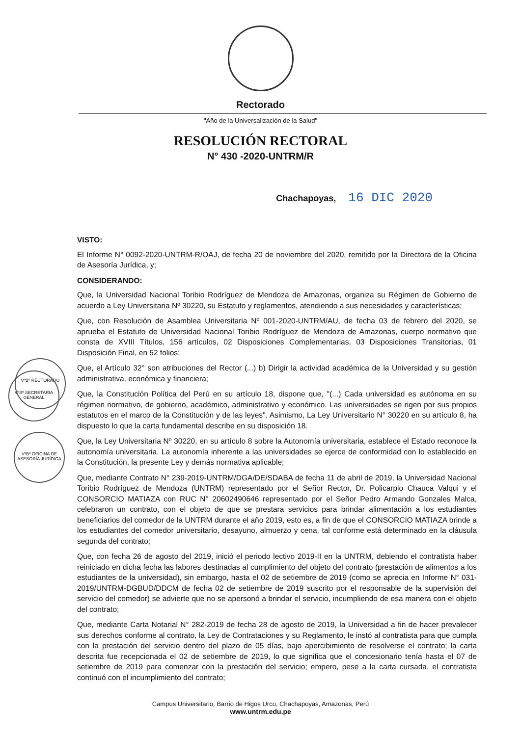Rectorado
"Año de la Universalización de la Salud"
RESOLUCIÓN RECTORAL
N° 430 -2020-UNTRM/R
Chachapoyas, 16 DIC 2020
VºBº RECTORADO
VºBº SECRETARIA GENERAL
VºBº OFICINA DE ASESORÍA JURÍDICA
VISTO:
El Informe N° 0092-2020-UNTRM-R/OAJ, de fecha 20 de noviembre del 2020, remitido por la Directora de la Oficina de Asesoría Jurídica, y;
CONSIDERANDO:
Que, la Universidad Nacional Toribio Rodríguez de Mendoza de Amazonas, organiza su Régimen de Gobierno de acuerdo a Ley Universitaria Nº 30220, su Estatuto y reglamentos, atendiendo a sus necesidades y características;
Que, con Resolución de Asamblea Universitaria Nº 001-2020-UNTRM/AU, de fecha 03 de febrero del 2020, se aprueba el Estatuto de Universidad Nacional Toribio Rodríguez de Mendoza de Amazonas, cuerpo normativo que consta de XVIII Títulos, 156 artículos, 02 Disposiciones Complementarias, 03 Disposiciones Transitorias, 01 Disposición Final, en 52 folios;
Que, el Artículo 32° son atribuciones del Rector (...) b) Dirigir la actividad académica de la Universidad y su gestión administrativa, económica y financiera;
Que, la Constitución Política del Perú en su artículo 18, dispone que, "(...) Cada universidad es autónoma en su régimen normativo, de gobierno, académico, administrativo y económico. Las universidades se rigen por sus propios estatutos en el marco de la Constitución y de las leyes". Asimismo, La Ley Universitario N° 30220 en su artículo 8, ha dispuesto lo que la carta fundamental describe en su disposición 18.
Que, la Ley Universitaria Nº 30220, en su artículo 8 sobre la Autonomía universitaria, establece el Estado reconoce la autonomía universitaria. La autonomía inherente a las universidades se ejerce de conformidad con lo establecido en la Constitución, la presente Ley y demás normativa aplicable;
Que, mediante Contrato N° 239-2019-UNTRM/DGA/DE/SDABA de fecha 11 de abril de 2019, la Universidad Nacional Toribio Rodríguez de Mendoza (UNTRM) representado por el Señor Rector, Dr. Policarpio Chauca Valqui y el CONSORCIO MATIAZA con RUC N° 20602490646 representado por el Señor Pedro Armando Gonzales Malca, celebraron un contrato, con el objeto de que se prestara servicios para brindar alimentación a los estudiantes beneficiarios del comedor de la UNTRM durante el año 2019, esto es, a fin de que el CONSORCIO MATIAZA brinde a los estudiantes del comedor universitario, desayuno, almuerzo y cena, tal conforme está determinado en la cláusula segunda del contrato;
Que, con fecha 26 de agosto del 2019, inició el periodo lectivo 2019-II en la UNTRM, debiendo el contratista haber reiniciado en dicha fecha las labores destinadas al cumplimiento del objeto del contrato (prestación de alimentos a los estudiantes de la universidad), sin embargo, hasta el 02 de setiembre de 2019 (como se aprecia en Informe N° 031-2019/UNTRM-DGBUD/DDCM de fecha 02 de setiembre de 2019 suscrito por el responsable de la supervisión del servicio del comedor) se advierte que no se apersonó a brindar el servicio, incumpliendo de esa manera con el objeto del contrato;
Que, mediante Carta Notarial N° 282-2019 de fecha 28 de agosto de 2019, la Universidad a fin de hacer prevalecer sus derechos conforme al contrato, la Ley de Contrataciones y su Reglamento, le instó al contratista para que cumpla con la prestación del servicio dentro del plazo de 05 días, bajo apercibimiento de resolverse el contrato; la carta descrita fue recepcionada el 02 de setiembre de 2019, lo que significa que el concesionario tenía hasta el 07 de setiembre de 2019 para comenzar con la prestación del servicio; empero, pese a la carta cursada, el contratista continuó con el incumplimiento del contrato;
Campus Universitario, Barrio de Higos Urco, Chachapoyas, Amazonas, Perú
www.untrm.edu.pe